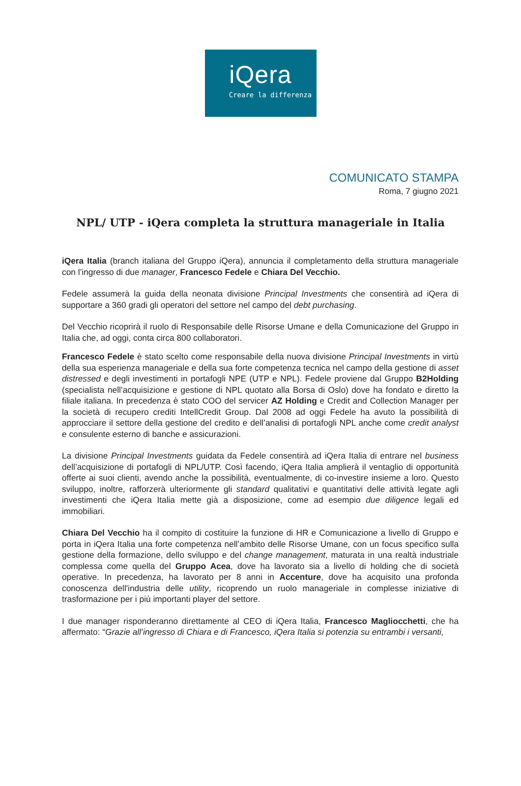iQera
Creare la differenza
COMUNICATO STAMPA
Roma, 7 giugno 2021
NPL/ UTP - iQera completa la struttura manageriale in Italia
iQera Italia (branch italiana del Gruppo iQera), annuncia il completamento della struttura manageriale con l’ingresso di due manager, Francesco Fedele e Chiara Del Vecchio.
Fedele assumerà la guida della neonata divisione Principal Investments che consentirà ad iQera di supportare a 360 gradi gli operatori del settore nel campo del debt purchasing.
Del Vecchio ricoprirà il ruolo di Responsabile delle Risorse Umane e della Comunicazione del Gruppo in Italia che, ad oggi, conta circa 800 collaboratori.
Francesco Fedele è stato scelto come responsabile della nuova divisione Principal Investments in virtù della sua esperienza manageriale e della sua forte competenza tecnica nel campo della gestione di asset distressed e degli investimenti in portafogli NPE (UTP e NPL). Fedele proviene dal Gruppo B2Holding (specialista nell’acquisizione e gestione di NPL quotato alla Borsa di Oslo) dove ha fondato e diretto la filiale italiana. In precedenza è stato COO del servicer AZ Holding e Credit and Collection Manager per la società di recupero crediti IntellCredit Group. Dal 2008 ad oggi Fedele ha avuto la possibilità di approcciare il settore della gestione del credito e dell’analisi di portafogli NPL anche come credit analyst e consulente esterno di banche e assicurazioni.
La divisione Principal Investments guidata da Fedele consentirà ad iQera Italia di entrare nel business dell’acquisizione di portafogli di NPL/UTP. Così facendo, iQera Italia amplierà il ventaglio di opportunità offerte ai suoi clienti, avendo anche la possibilità, eventualmente, di co-investire insieme a loro. Questo sviluppo, inoltre, rafforzerà ulteriormente gli standard qualitativi e quantitativi delle attività legate agli investimenti che iQera Italia mette già a disposizione, come ad esempio due diligence legali ed immobiliari.
Chiara Del Vecchio ha il compito di costituire la funzione di HR e Comunicazione a livello di Gruppo e porta in iQera Italia una forte competenza nell’ambito delle Risorse Umane, con un focus specifico sulla gestione della formazione, dello sviluppo e del change management, maturata in una realtà industriale complessa come quella del Gruppo Acea, dove ha lavorato sia a livello di holding che di società operative. In precedenza, ha lavorato per 8 anni in Accenture, dove ha acquisito una profonda conoscenza dell'industria delle utility, ricoprendo un ruolo manageriale in complesse iniziative di trasformazione per i più importanti player del settore.
I due manager risponderanno direttamente al CEO di iQera Italia, Francesco Magliocchetti, che ha affermato: “Grazie all’ingresso di Chiara e di Francesco, iQera Italia si potenzia su entrambi i versanti,